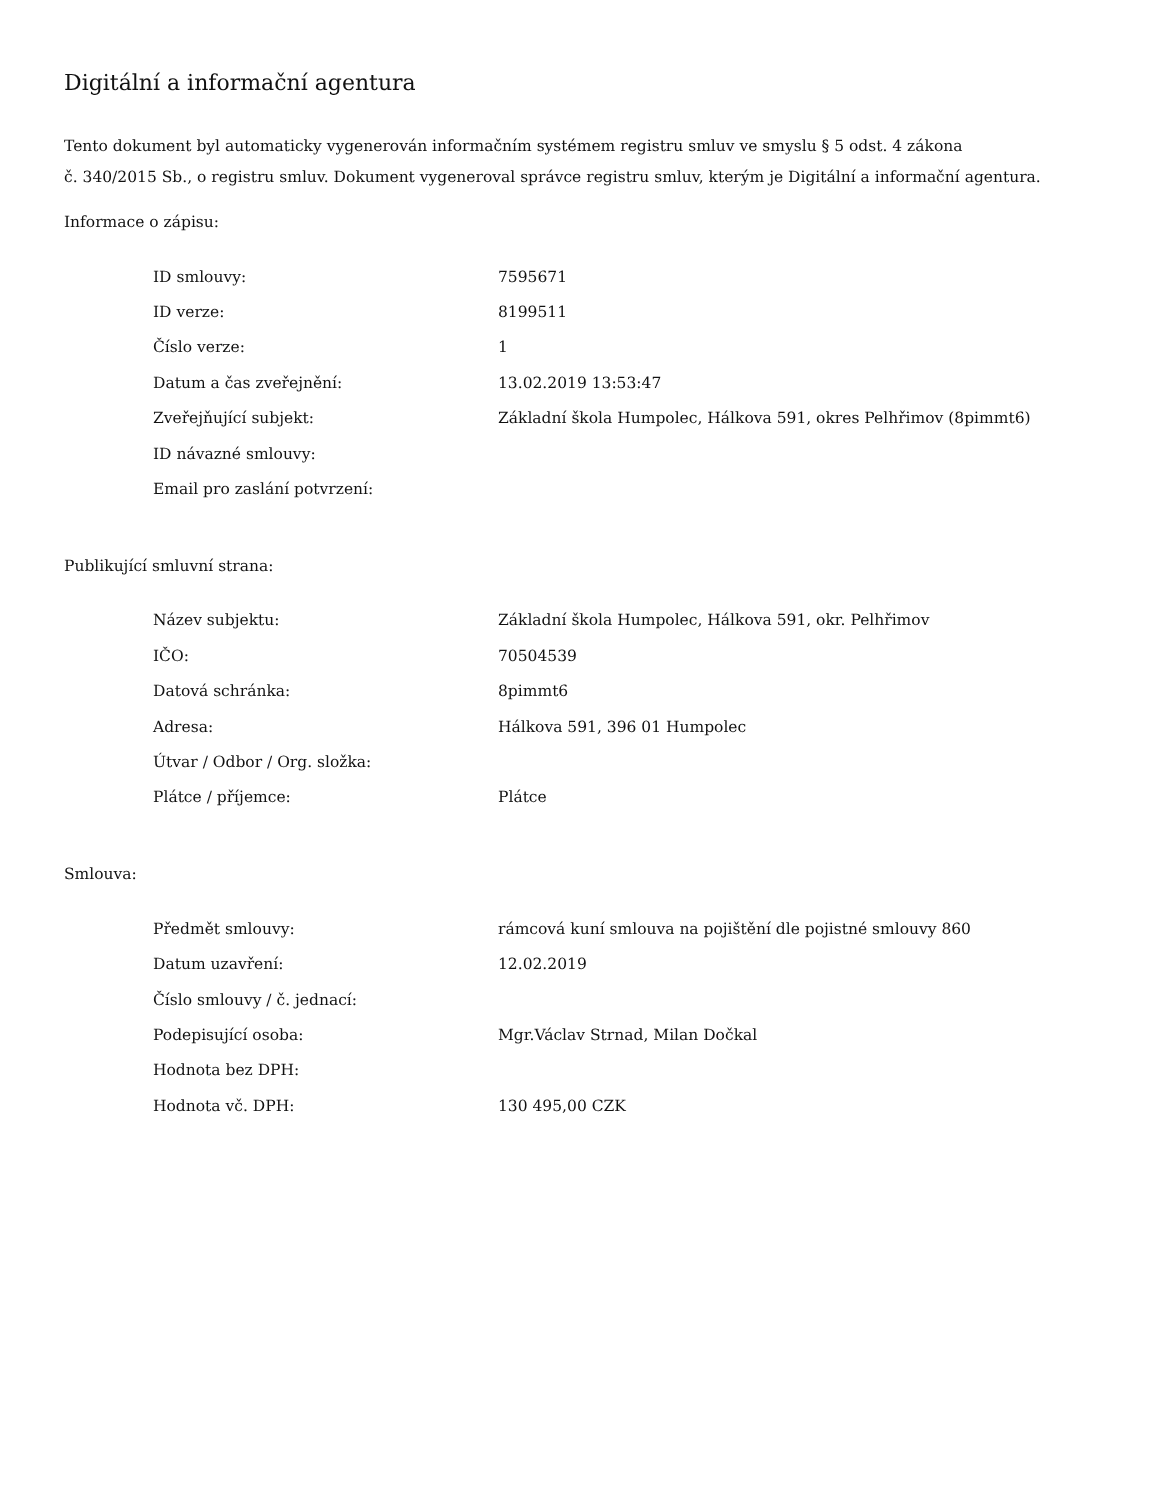Digitální a informační agentura
Tento dokument byl automaticky vygenerován informačním systémem registru smluv ve smyslu § 5 odst. 4 zákona
č. 340/2015 Sb., o registru smluv. Dokument vygeneroval správce registru smluv, kterým je Digitální a informační agentura.
Informace o zápisu:
| ID smlouvy: | 7595671 |
| ID verze: | 8199511 |
| Číslo verze: | 1 |
| Datum a čas zveřejnění: | 13.02.2019 13:53:47 |
| Zveřejňující subjekt: | Základní škola Humpolec, Hálkova 591, okres Pelhřimov (8pimmt6) |
| ID návazné smlouvy: | |
| Email pro zaslání potvrzení: | |
Publikující smluvní strana:
| Název subjektu: | Základní škola Humpolec, Hálkova 591, okr. Pelhřimov |
| IČO: | 70504539 |
| Datová schránka: | 8pimmt6 |
| Adresa: | Hálkova 591, 396 01 Humpolec |
| Útvar / Odbor / Org. složka: | |
| Plátce / příjemce: | Plátce |
Smlouva:
| Předmět smlouvy: | rámcová kuní smlouva na pojištění dle pojistné smlouvy 860 |
| Datum uzavření: | 12.02.2019 |
| Číslo smlouvy / č. jednací: | |
| Podepisující osoba: | Mgr.Václav Strnad, Milan Dočkal |
| Hodnota bez DPH: | |
| Hodnota vč. DPH: | 130 495,00 CZK |